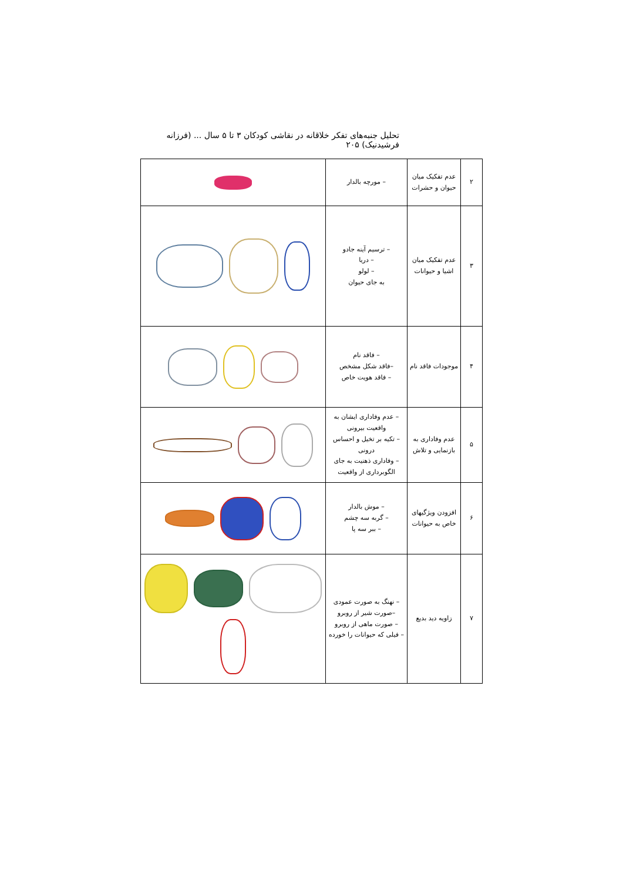تحلیل جنبه‌های تفکر خلاقانه در نقاشی کودکان ۳ تا ۵ سال ... (فرزانه فرشیدنیک) ۲۰۵
| ۲ | عدم تفکیک میان حیوان و حشرات | – مورچه بالدار | |
| ۳ | عدم تفکیک میان اشیا و حیوانات | – ترسیم آینه جادو – دریا – لولو به جای حیوان | |
| ۴ | موجودات فاقد نام | – فاقد نام –فاقد شکل مشخص – فاقد هویت خاص | |
| ۵ | عدم وفاداری به بازنمایی و تلاش | – عدم وفاداری ایشان به واقعیت بیرونی – تکیه بر تخیل و احساس درونی – وفاداری ذهنیت به جای الگوبرداری از واقعیت | |
| ۶ | افزودن ویژگیهای خاص به حیوانات | – موش بالدار – گربه سه چشم – ببر سه پا | |
| ۷ | زاویه دید بدیع | – نهنگ به صورت عمودی –صورت شیر از روبرو – صورت ماهی از روبرو – فیلی که حیوانات را خورده | |